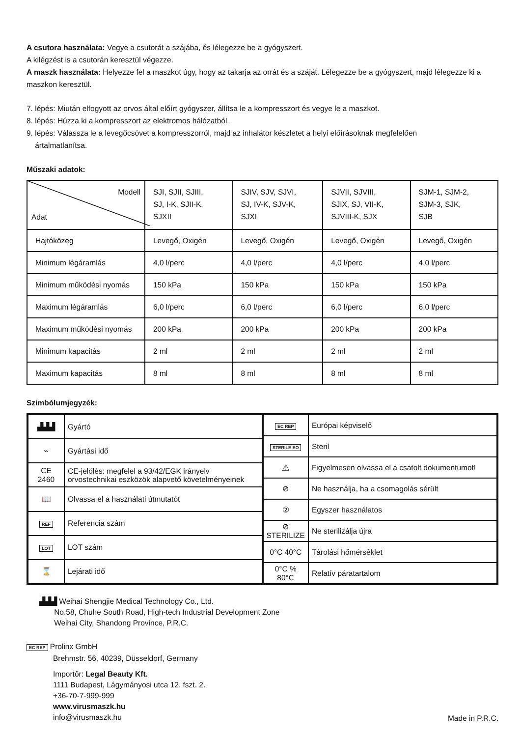A csutora használata: Vegye a csutorát a szájába, és lélegezze be a gyógyszert.
A kilégzést is a csutorán keresztül végezze.
A maszk használata: Helyezze fel a maszkot úgy, hogy az takarja az orrát és a száját. Lélegezze be a gyógyszert, majd lélegezze ki a maszkon keresztül.
7. lépés: Miután elfogyott az orvos által előírt gyógyszer, állítsa le a kompresszort és vegye le a maszkot.
8. lépés: Húzza ki a kompresszort az elektromos hálózatból.
9. lépés: Válassza le a levegőcsövet a kompresszorról, majd az inhalátor készletet a helyi előírásoknak megfelelően
ártalmatlanítsa.
Műszaki adatok:
| Modell Adat | SJI, SJII, SJIII, SJ, I-K, SJII-K, SJXII | SJIV, SJV, SJVI, SJ, IV-K, SJV-K, SJXI | SJVII, SJVIII, SJIX, SJ, VII-K, SJVIII-K, SJX | SJM-1, SJM-2, SJM-3, SJK, SJB |
| Hajtóközeg | Levegő, Oxigén | Levegő, Oxigén | Levegő, Oxigén | Levegő, Oxigén |
| Minimum légáramlás | 4,0 l/perc | 4,0 l/perc | 4,0 l/perc | 4,0 l/perc |
| Minimum működési nyomás | 150 kPa | 150 kPa | 150 kPa | 150 kPa |
| Maximum légáramlás | 6,0 l/perc | 6,0 l/perc | 6,0 l/perc | 6,0 l/perc |
| Maximum működési nyomás | 200 kPa | 200 kPa | 200 kPa | 200 kPa |
| Minimum kapacitás | 2 ml | 2 ml | 2 ml | 2 ml |
| Maximum kapacitás | 8 ml | 8 ml | 8 ml | 8 ml |
Szimbólumjegyzék:
| ▟▟▟ | Gyártó |
| ⌁ | Gyártási idő |
| CE 2460 | CE-jelölés: megfelel a 93/42/EGK irányelv orvostechnikai eszközök alapvető követelményeinek |
| 📖 | Olvassa el a használati útmutatót |
| REF | Referencia szám |
| LOT | LOT szám |
| ⌛ | Lejárati idő |
| EC REP | Európai képviselő |
| STERILE EO | Steril |
| ⚠ | Figyelmesen olvassa el a csatolt dokumentumot! |
| ⊘ | Ne használja, ha a csomagolás sérült |
| ② | Egyszer használatos |
| ⊘ STERILIZE | Ne sterilizálja újra |
| 0°C 40°C | Tárolási hőmérséklet |
| 0°C % 80°C | Relatív páratartalom |
▟▟▟ Weihai Shengjie Medical Technology Co., Ltd.
No.58, Chuhe South Road, High-tech Industrial Development Zone
Weihai City, Shandong Province, P.R.C.
EC REP Prolinx GmbH
Brehmstr. 56, 40239, Düsseldorf, Germany
Importőr: Legal Beauty Kft.
1111 Budapest, Lágymányosi utca 12. fszt. 2.
+36-70-7-999-999
www.virusmaszk.hu
info@virusmaszk.hu
Made in P.R.C.